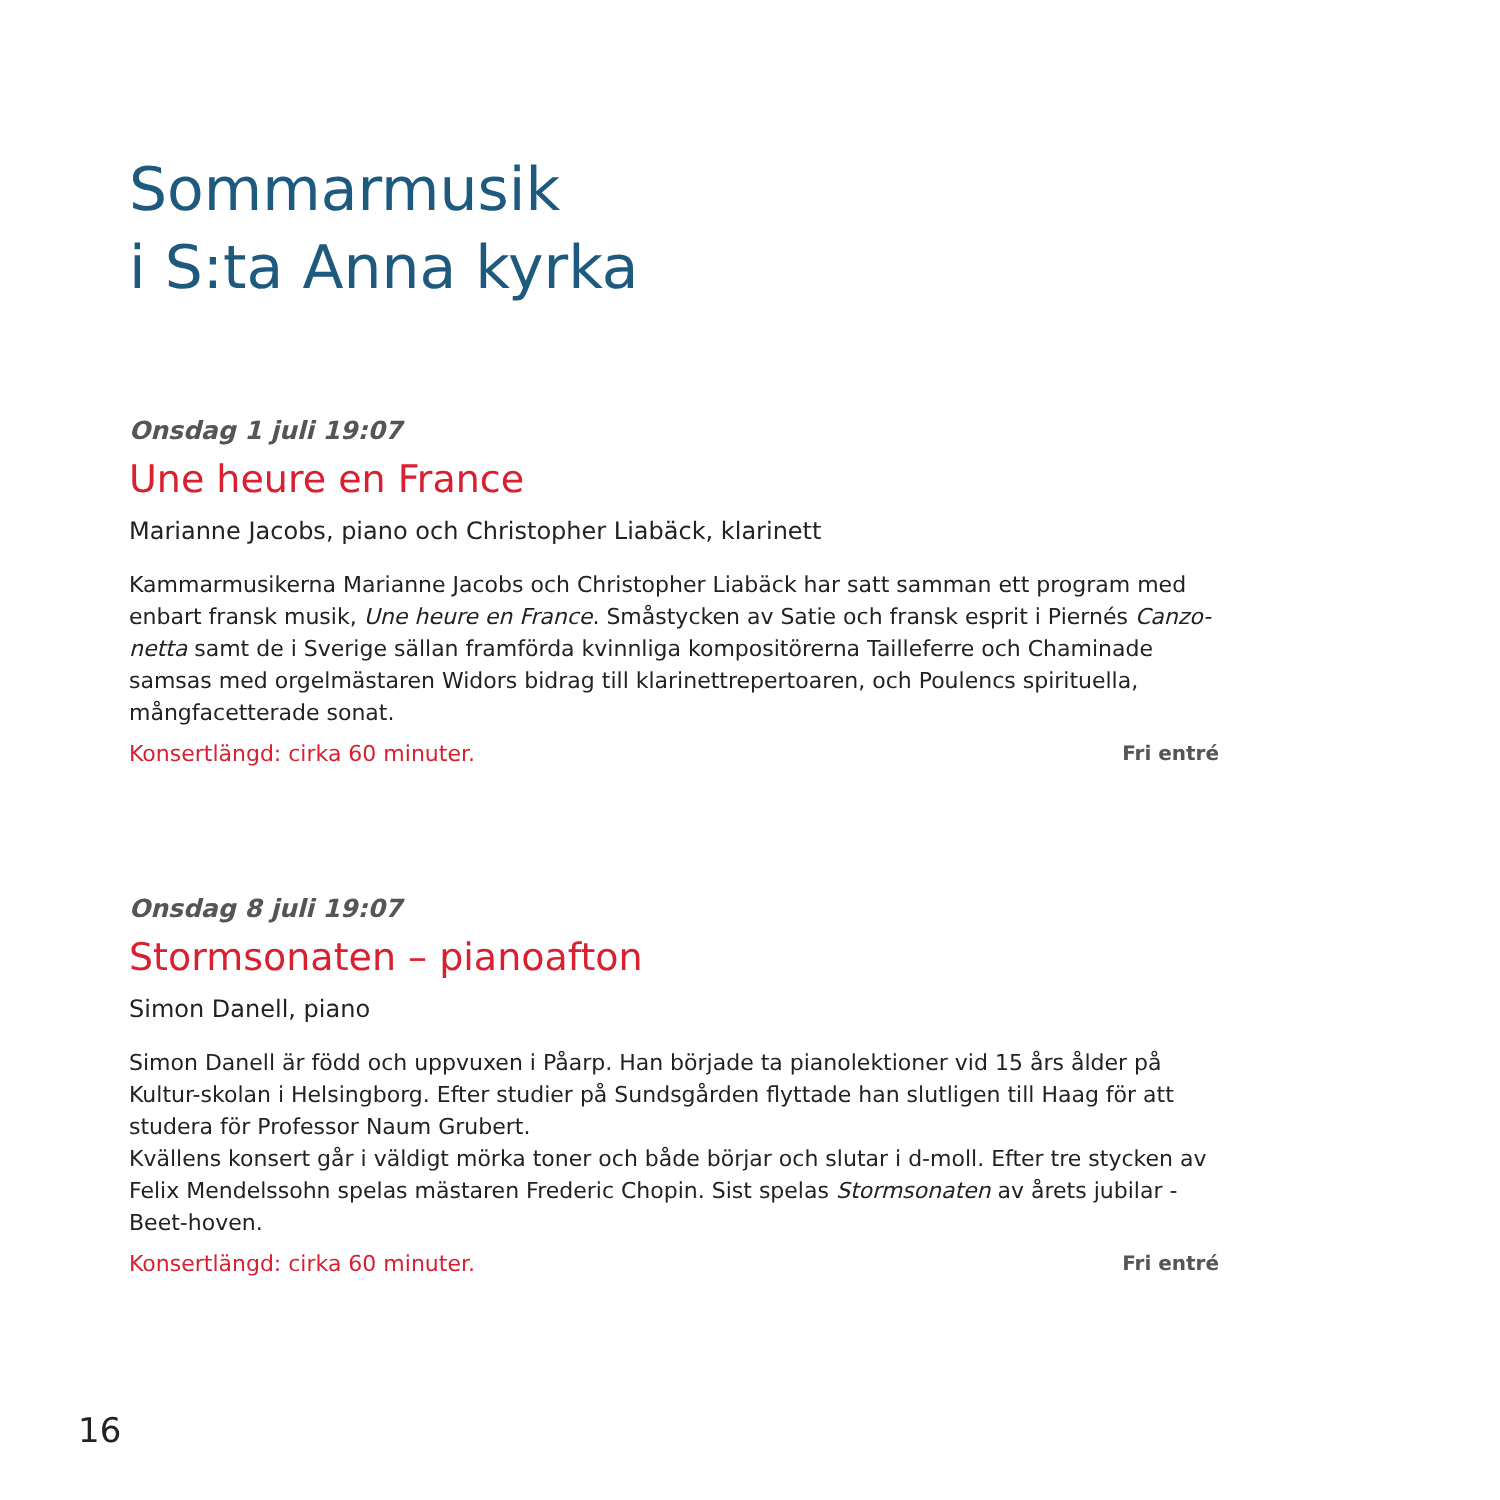Sommarmusik
i S:ta Anna kyrka
Onsdag 1 juli 19:07
Une heure en France
Marianne Jacobs, piano och Christopher Liabäck, klarinett
Kammarmusikerna Marianne Jacobs och Christopher Liabäck har satt samman ett program med enbart fransk musik, Une heure en France. Småstycken av Satie och fransk esprit i Piernés Canzo-netta samt de i Sverige sällan framförda kvinnliga kompositörerna Tailleferre och Chaminade samsas med orgelmästaren Widors bidrag till klarinettrepertoaren, och Poulencs spirituella, mångfacetterade sonat.
Konsertlängd: cirka 60 minuter. Fri entré
Onsdag 8 juli 19:07
Stormsonaten – pianoafton
Simon Danell, piano
Simon Danell är född och uppvuxen i Påarp. Han började ta pianolektioner vid 15 års ålder på Kultur-skolan i Helsingborg. Efter studier på Sundsgården flyttade han slutligen till Haag för att studera för Professor Naum Grubert.
Kvällens konsert går i väldigt mörka toner och både börjar och slutar i d-moll. Efter tre stycken av Felix Mendelssohn spelas mästaren Frederic Chopin. Sist spelas Stormsonaten av årets jubilar - Beet-hoven.
Konsertlängd: cirka 60 minuter. Fri entré
16